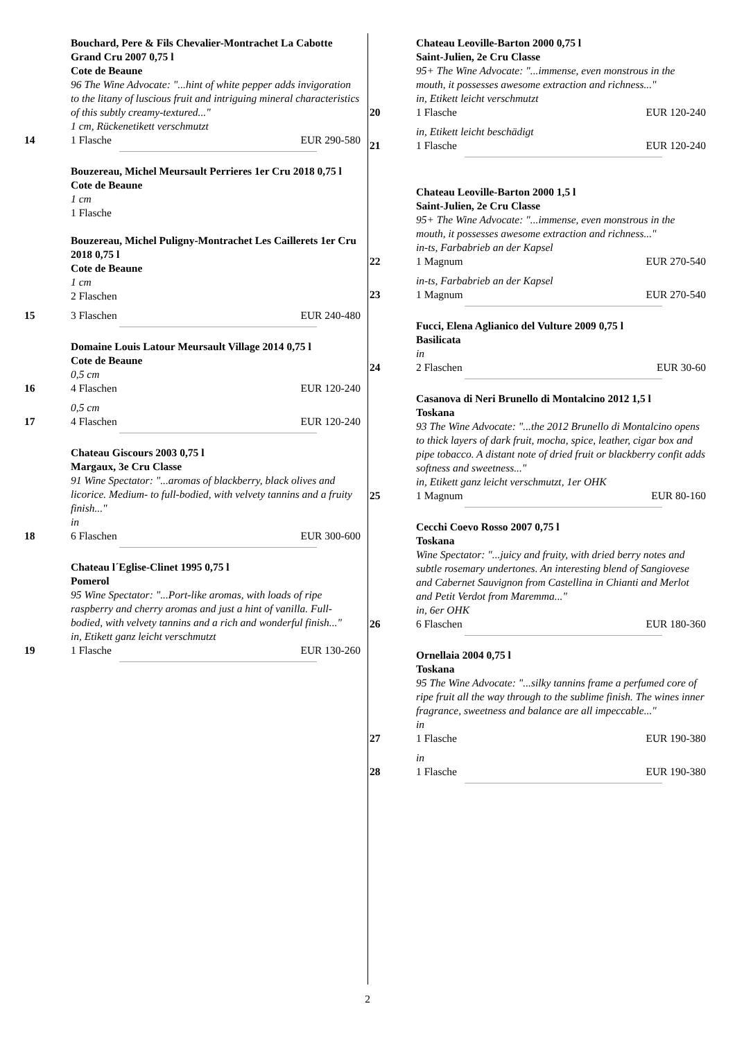Bouchard, Pere & Fils Chevalier-Montrachet La Cabotte Grand Cru 2007 0,75 l
Cote de Beaune
96 The Wine Advocate: "...hint of white pepper adds invigoration to the litany of luscious fruit and intriguing mineral characteristics of this subtly creamy-textured..."
1 cm, Rückenetikett verschmutzt
14 1 Flasche EUR 290-580
Bouzereau, Michel Meursault Perrieres 1er Cru 2018 0,75 l
Cote de Beaune
1 cm
1 Flasche
Bouzereau, Michel Puligny-Montrachet Les Caillerets 1er Cru 2018 0,75 l
Cote de Beaune
1 cm
2 Flaschen
15 3 Flaschen EUR 240-480
Domaine Louis Latour Meursault Village 2014 0,75 l
Cote de Beaune
0,5 cm
16 4 Flaschen EUR 120-240
0,5 cm
17 4 Flaschen EUR 120-240
Chateau Giscours 2003 0,75 l
Margaux, 3e Cru Classe
91 Wine Spectator: "...aromas of blackberry, black olives and licorice. Medium- to full-bodied, with velvety tannins and a fruity finish..."
in
18 6 Flaschen EUR 300-600
Chateau l´Eglise-Clinet 1995 0,75 l
Pomerol
95 Wine Spectator: "...Port-like aromas, with loads of ripe raspberry and cherry aromas and just a hint of vanilla. Full-bodied, with velvety tannins and a rich and wonderful finish..."
in, Etikett ganz leicht verschmutzt
19 1 Flasche EUR 130-260
Chateau Leoville-Barton 2000 0,75 l
Saint-Julien, 2e Cru Classe
95+ The Wine Advocate: "...immense, even monstrous in the mouth, it possesses awesome extraction and richness..."
in, Etikett leicht verschmutzt
20 1 Flasche EUR 120-240
in, Etikett leicht beschädigt
21 1 Flasche EUR 120-240
Chateau Leoville-Barton 2000 1,5 l
Saint-Julien, 2e Cru Classe
95+ The Wine Advocate: "...immense, even monstrous in the mouth, it possesses awesome extraction and richness..."
in-ts, Farbabrieb an der Kapsel
22 1 Magnum EUR 270-540
in-ts, Farbabrieb an der Kapsel
23 1 Magnum EUR 270-540
Fucci, Elena Aglianico del Vulture 2009 0,75 l
Basilicata
in
24 2 Flaschen EUR 30-60
Casanova di Neri Brunello di Montalcino 2012 1,5 l
Toskana
93 The Wine Advocate: "...the 2012 Brunello di Montalcino opens to thick layers of dark fruit, mocha, spice, leather, cigar box and pipe tobacco. A distant note of dried fruit or blackberry confit adds softness and sweetness..."
in, Etikett ganz leicht verschmutzt, 1er OHK
25 1 Magnum EUR 80-160
Cecchi Coevo Rosso 2007 0,75 l
Toskana
Wine Spectator: "...juicy and fruity, with dried berry notes and subtle rosemary undertones. An interesting blend of Sangiovese and Cabernet Sauvignon from Castellina in Chianti and Merlot and Petit Verdot from Maremma..."
in, 6er OHK
26 6 Flaschen EUR 180-360
Ornellaia 2004 0,75 l
Toskana
95 The Wine Advocate: "...silky tannins frame a perfumed core of ripe fruit all the way through to the sublime finish. The wines inner fragrance, sweetness and balance are all impeccable..."
in
27 1 Flasche EUR 190-380
in
28 1 Flasche EUR 190-380
2